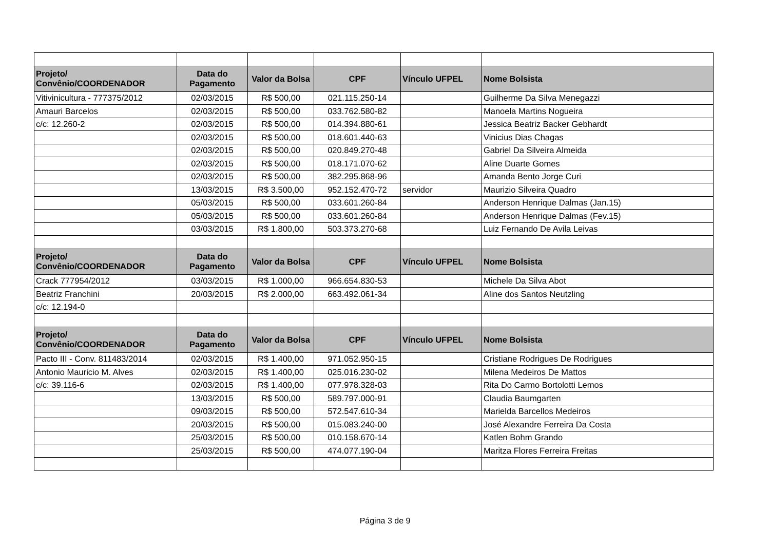| Projeto/ Convênio/COORDENADOR | Data do Pagamento | Valor da Bolsa | CPF | Vínculo UFPEL | Nome Bolsista |
| --- | --- | --- | --- | --- | --- |
| Vitivinicultura - 777375/2012 | 02/03/2015 | R$ 500,00 | 021.115.250-14 | | Guilherme Da Silva Menegazzi |
| Amauri Barcelos | 02/03/2015 | R$ 500,00 | 033.762.580-82 | | Manoela Martins Nogueira |
| c/c: 12.260-2 | 02/03/2015 | R$ 500,00 | 014.394.880-61 | | Jessica Beatriz Backer Gebhardt |
| | 02/03/2015 | R$ 500,00 | 018.601.440-63 | | Vinicius Dias Chagas |
| | 02/03/2015 | R$ 500,00 | 020.849.270-48 | | Gabriel Da Silveira Almeida |
| | 02/03/2015 | R$ 500,00 | 018.171.070-62 | | Aline Duarte Gomes |
| | 02/03/2015 | R$ 500,00 | 382.295.868-96 | | Amanda Bento Jorge Curi |
| | 13/03/2015 | R$ 3.500,00 | 952.152.470-72 | servidor | Maurizio Silveira Quadro |
| | 05/03/2015 | R$ 500,00 | 033.601.260-84 | | Anderson Henrique Dalmas (Jan.15) |
| | 05/03/2015 | R$ 500,00 | 033.601.260-84 | | Anderson Henrique Dalmas (Fev.15) |
| | 03/03/2015 | R$ 1.800,00 | 503.373.270-68 | | Luiz Fernando De Avila Leivas |
| Projeto/ Convênio/COORDENADOR | Data do Pagamento | Valor da Bolsa | CPF | Vínculo UFPEL | Nome Bolsista |
| Crack 777954/2012 | 03/03/2015 | R$ 1.000,00 | 966.654.830-53 | | Michele Da Silva Abot |
| Beatriz Franchini | 20/03/2015 | R$ 2.000,00 | 663.492.061-34 | | Aline dos Santos Neutzling |
| c/c: 12.194-0 | | | | | |
| Projeto/ Convênio/COORDENADOR | Data do Pagamento | Valor da Bolsa | CPF | Vínculo UFPEL | Nome Bolsista |
| Pacto III - Conv. 811483/2014 | 02/03/2015 | R$ 1.400,00 | 971.052.950-15 | | Cristiane Rodrigues De Rodrigues |
| Antonio Mauricio M. Alves | 02/03/2015 | R$ 1.400,00 | 025.016.230-02 | | Milena Medeiros De Mattos |
| c/c: 39.116-6 | 02/03/2015 | R$ 1.400,00 | 077.978.328-03 | | Rita Do Carmo Bortolotti Lemos |
| | 13/03/2015 | R$ 500,00 | 589.797.000-91 | | Claudia Baumgarten |
| | 09/03/2015 | R$ 500,00 | 572.547.610-34 | | Marielda Barcellos Medeiros |
| | 20/03/2015 | R$ 500,00 | 015.083.240-00 | | José Alexandre Ferreira Da Costa |
| | 25/03/2015 | R$ 500,00 | 010.158.670-14 | | Katlen Bohm Grando |
| | 25/03/2015 | R$ 500,00 | 474.077.190-04 | | Maritza Flores Ferreira Freitas |
Página 3 de 9